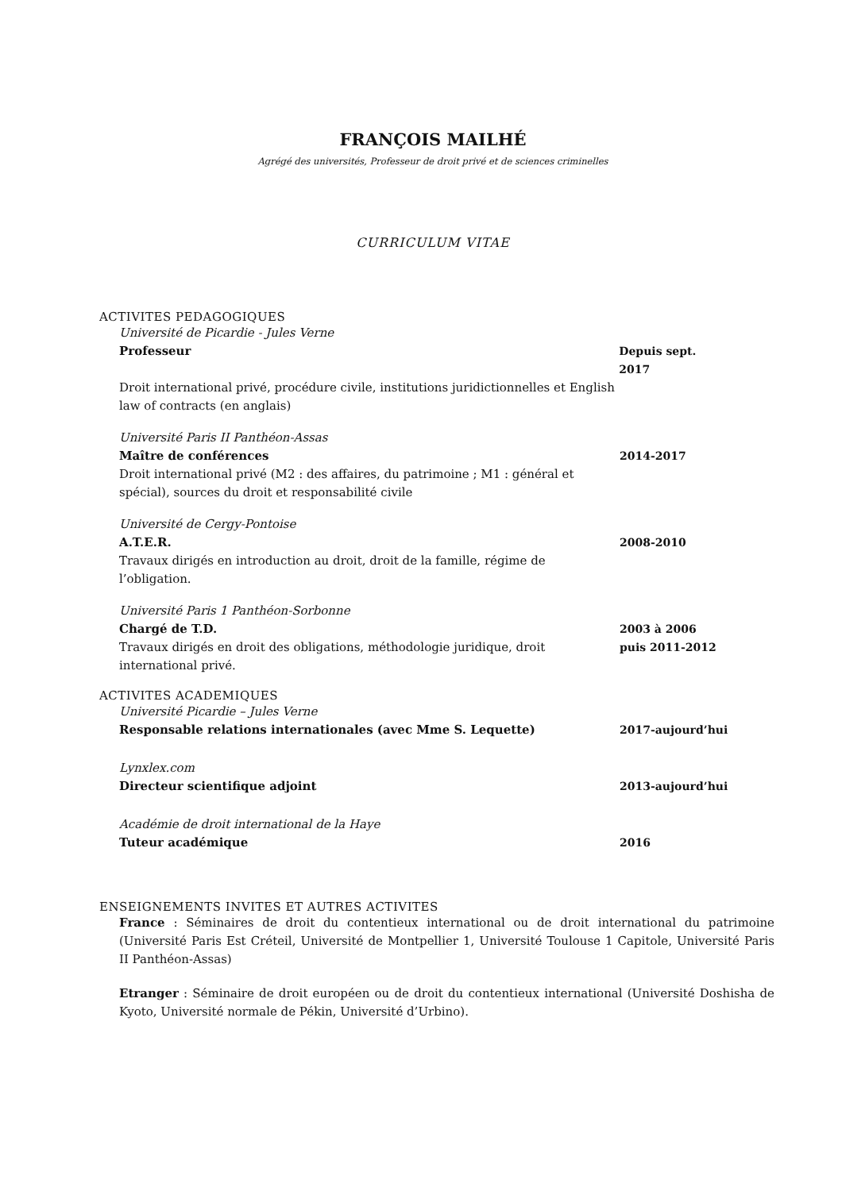FRANÇOIS MAILHÉ
Agrégé des universités, Professeur de droit privé et de sciences criminelles
CURRICULUM VITAE
ACTIVITES PEDAGOGIQUES
Université de Picardie - Jules Verne
Professeur Depuis sept. 2017
Droit international privé, procédure civile, institutions juridictionnelles et English law of contracts (en anglais)
Université Paris II Panthéon-Assas
Maître de conférences 2014-2017
Droit international privé (M2 : des affaires, du patrimoine ; M1 : général et spécial), sources du droit et responsabilité civile
Université de Cergy-Pontoise
A.T.E.R. 2008-2010
Travaux dirigés en introduction au droit, droit de la famille, régime de l’obligation.
Université Paris 1 Panthéon-Sorbonne
Chargé de T.D. 2003 à 2006
Travaux dirigés en droit des obligations, méthodologie juridique, droit international privé.
puis 2011-2012
ACTIVITES ACADEMIQUES
Université Picardie – Jules Verne
Responsable relations internationales (avec Mme S. Lequette) 2017-aujourd’hui
Lynxlex.com
Directeur scientifique adjoint 2013-aujourd’hui
Académie de droit international de la Haye
Tuteur académique 2016
ENSEIGNEMENTS INVITES ET AUTRES ACTIVITES
France : Séminaires de droit du contentieux international ou de droit international du patrimoine (Université Paris Est Créteil, Université de Montpellier 1, Université Toulouse 1 Capitole, Université Paris II Panthéon-Assas)
Etranger : Séminaire de droit européen ou de droit du contentieux international (Université Doshisha de Kyoto, Université normale de Pékin, Université d’Urbino).